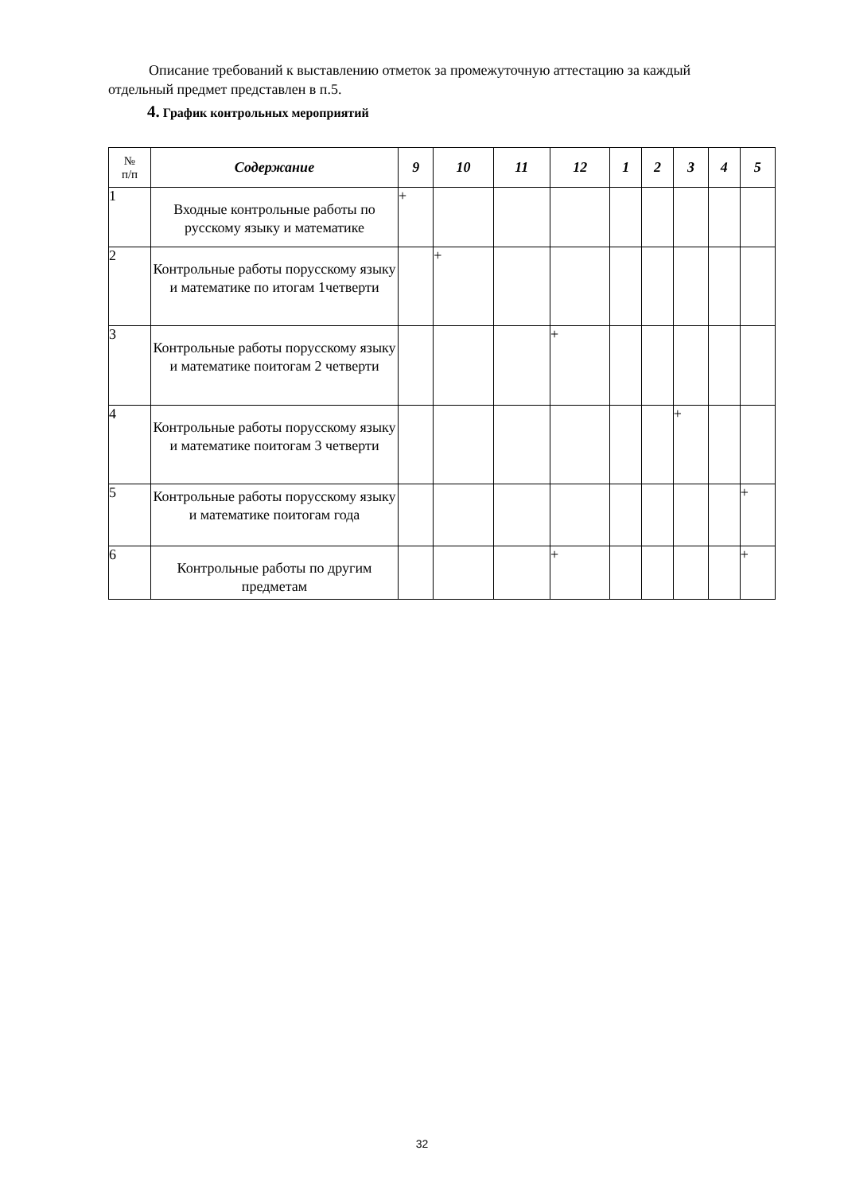Описание требований к выставлению отметок за промежуточную аттестацию за каждый отдельный предмет представлен в п.5.
4. График контрольных мероприятий
| № п/п | Содержание | 9 | 10 | 11 | 12 | 1 | 2 | 3 | 4 | 5 |
| --- | --- | --- | --- | --- | --- | --- | --- | --- | --- | --- |
| 1 | Входные контрольные работы по русскому языку и математике | + | | | | | | | | |
| 2 | Контрольные работы порусскому языку и математике по итогам 1четверти | | + | | | | | | | |
| 3 | Контрольные работы порусскому языку и математике поитогам 2 четверти | | | | + | | | | | |
| 4 | Контрольные работы порусскому языку и математике поитогам 3 четверти | | | | | | | + | | |
| 5 | Контрольные работы порусскому языку и математике поитогам года | | | | | | | | | + |
| 6 | Контрольные работы по другим предметам | | | | + | | | | | + |
32